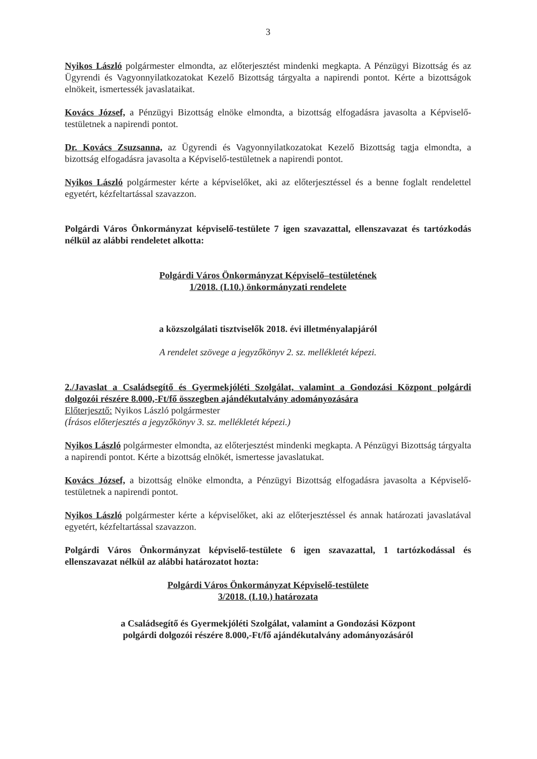3
Nyikos László polgármester elmondta, az előterjesztést mindenki megkapta. A Pénzügyi Bizottság és az Ügyrendi és Vagyonnyilatkozatokat Kezelő Bizottság tárgyalta a napirendi pontot. Kérte a bizottságok elnökeit, ismertessék javaslataikat.
Kovács József, a Pénzügyi Bizottság elnöke elmondta, a bizottság elfogadásra javasolta a Képviselő-testületnek a napirendi pontot.
Dr. Kovács Zsuzsanna, az Ügyrendi és Vagyonnyilatkozatokat Kezelő Bizottság tagja elmondta, a bizottság elfogadásra javasolta a Képviselő-testületnek a napirendi pontot.
Nyikos László polgármester kérte a képviselőket, aki az előterjesztéssel és a benne foglalt rendelettel egyetért, kézfeltartással szavazzon.
Polgárdi Város Önkormányzat képviselő-testülete 7 igen szavazattal, ellenszavazat és tartózkodás nélkül az alábbi rendeletet alkotta:
Polgárdi Város Önkormányzat Képviselő–testületének
1/2018. (I.10.) önkormányzati rendelete
a közszolgálati tisztviselők 2018. évi illetményalapjáról
A rendelet szövege a jegyzőkönyv 2. sz. mellékletét képezi.
2./Javaslat a Családsegítő és Gyermekjóléti Szolgálat, valamint a Gondozási Központ polgárdi dolgozói részére 8.000,-Ft/fő összegben ajándékutalvány adományozására
Előterjesztő: Nyikos László polgármester
(Írásos előterjesztés a jegyzőkönyv 3. sz. mellékletét képezi.)
Nyikos László polgármester elmondta, az előterjesztést mindenki megkapta. A Pénzügyi Bizottság tárgyalta a napirendi pontot. Kérte a bizottság elnökét, ismertesse javaslatukat.
Kovács József, a bizottság elnöke elmondta, a Pénzügyi Bizottság elfogadásra javasolta a Képviselő-testületnek a napirendi pontot.
Nyikos László polgármester kérte a képviselőket, aki az előterjesztéssel és annak határozati javaslatával egyetért, kézfeltartással szavazzon.
Polgárdi Város Önkormányzat képviselő-testülete 6 igen szavazattal, 1 tartózkodással és ellenszavazat nélkül az alábbi határozatot hozta:
Polgárdi Város Önkormányzat Képviselő-testülete
3/2018. (I.10.) határozata
a Családsegítő és Gyermekjóléti Szolgálat, valamint a Gondozási Központ
polgárdi dolgozói részére 8.000,-Ft/fő ajándékutalvány adományozásáról